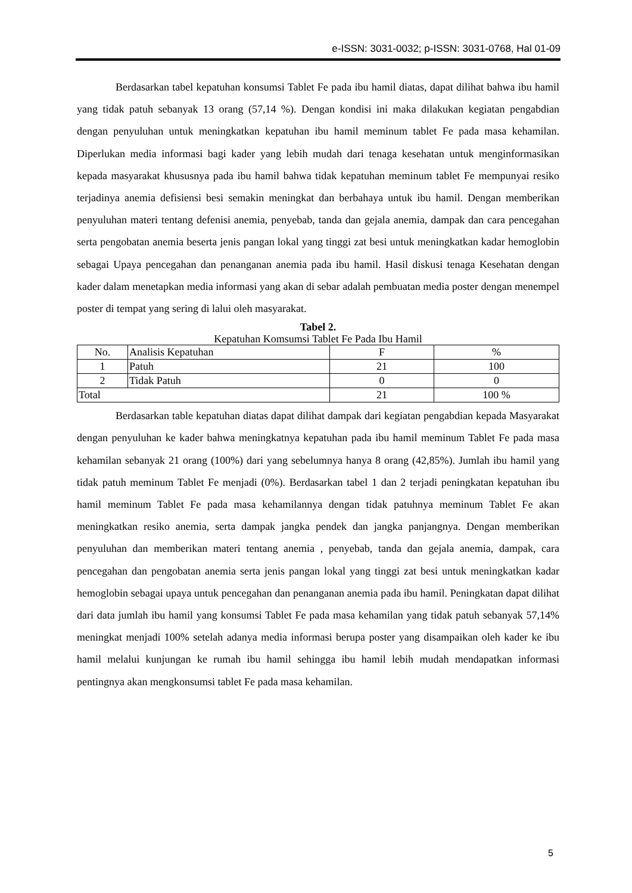e-ISSN: 3031-0032; p-ISSN: 3031-0768, Hal 01-09
Berdasarkan tabel kepatuhan konsumsi Tablet Fe pada ibu hamil diatas, dapat dilihat bahwa ibu hamil yang tidak patuh sebanyak 13 orang (57,14 %). Dengan kondisi ini maka dilakukan kegiatan pengabdian dengan penyuluhan untuk meningkatkan kepatuhan ibu hamil meminum tablet Fe pada masa kehamilan. Diperlukan media informasi bagi kader yang lebih mudah dari tenaga kesehatan untuk menginformasikan kepada masyarakat khususnya pada ibu hamil bahwa tidak kepatuhan meminum tablet Fe mempunyai resiko terjadinya anemia defisiensi besi semakin meningkat dan berbahaya untuk ibu hamil. Dengan memberikan penyuluhan materi tentang defenisi anemia, penyebab, tanda dan gejala anemia, dampak dan cara pencegahan serta pengobatan anemia beserta jenis pangan lokal yang tinggi zat besi untuk meningkatkan kadar hemoglobin sebagai Upaya pencegahan dan penanganan anemia pada ibu hamil. Hasil diskusi tenaga Kesehatan dengan kader dalam menetapkan media informasi yang akan di sebar adalah pembuatan media poster dengan menempel poster di tempat yang sering di lalui oleh masyarakat.
Tabel 2.
Kepatuhan Komsumsi Tablet Fe Pada Ibu Hamil
| No. | Analisis Kepatuhan | F | % |
| 1 | Patuh | 21 | 100 |
| 2 | Tidak Patuh | 0 | 0 |
| Total | | 21 | 100 % |
Berdasarkan table kepatuhan diatas dapat dilihat dampak dari kegiatan pengabdian kepada Masyarakat dengan penyuluhan ke kader bahwa meningkatnya kepatuhan pada ibu hamil meminum Tablet Fe pada masa kehamilan sebanyak 21 orang (100%) dari yang sebelumnya hanya 8 orang (42,85%). Jumlah ibu hamil yang tidak patuh meminum Tablet Fe menjadi (0%). Berdasarkan tabel 1 dan 2 terjadi peningkatan kepatuhan ibu hamil meminum Tablet Fe pada masa kehamilannya dengan tidak patuhnya meminum Tablet Fe akan meningkatkan resiko anemia, serta dampak jangka pendek dan jangka panjangnya. Dengan memberikan penyuluhan dan memberikan materi tentang anemia , penyebab, tanda dan gejala anemia, dampak, cara pencegahan dan pengobatan anemia serta jenis pangan lokal yang tinggi zat besi untuk meningkatkan kadar hemoglobin sebagai upaya untuk pencegahan dan penanganan anemia pada ibu hamil. Peningkatan dapat dilihat dari data jumlah ibu hamil yang konsumsi Tablet Fe pada masa kehamilan yang tidak patuh sebanyak 57,14% meningkat menjadi 100% setelah adanya media informasi berupa poster yang disampaikan oleh kader ke ibu hamil melalui kunjungan ke rumah ibu hamil sehingga ibu hamil lebih mudah mendapatkan informasi pentingnya akan mengkonsumsi tablet Fe pada masa kehamilan.
5